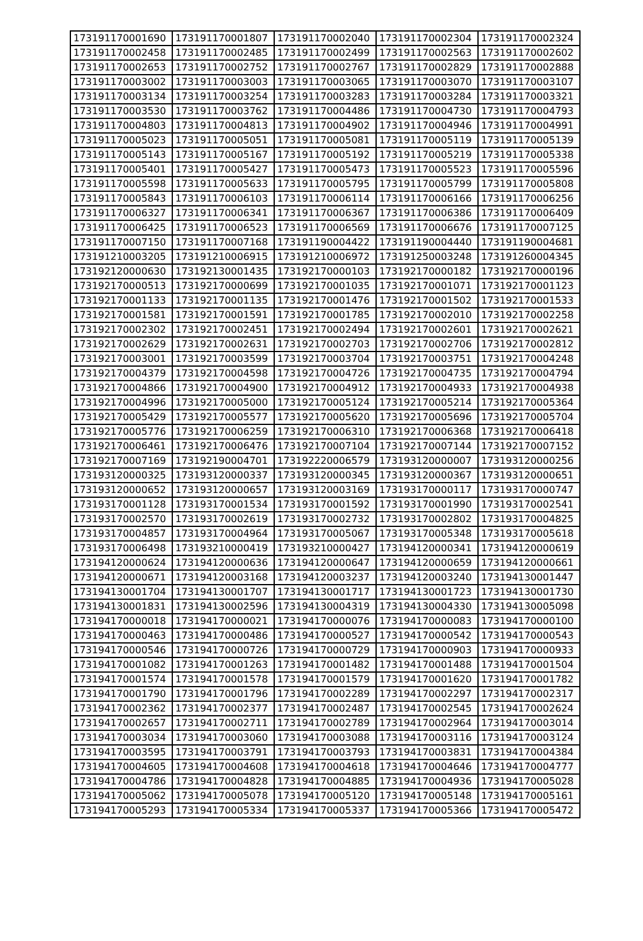| 173191170001690 | 173191170001807 | 173191170002040 | 173191170002304 | 173191170002324 |
| 173191170002458 | 173191170002485 | 173191170002499 | 173191170002563 | 173191170002602 |
| 173191170002653 | 173191170002752 | 173191170002767 | 173191170002829 | 173191170002888 |
| 173191170003002 | 173191170003003 | 173191170003065 | 173191170003070 | 173191170003107 |
| 173191170003134 | 173191170003254 | 173191170003283 | 173191170003284 | 173191170003321 |
| 173191170003530 | 173191170003762 | 173191170004486 | 173191170004730 | 173191170004793 |
| 173191170004803 | 173191170004813 | 173191170004902 | 173191170004946 | 173191170004991 |
| 173191170005023 | 173191170005051 | 173191170005081 | 173191170005119 | 173191170005139 |
| 173191170005143 | 173191170005167 | 173191170005192 | 173191170005219 | 173191170005338 |
| 173191170005401 | 173191170005427 | 173191170005473 | 173191170005523 | 173191170005596 |
| 173191170005598 | 173191170005633 | 173191170005795 | 173191170005799 | 173191170005808 |
| 173191170005843 | 173191170006103 | 173191170006114 | 173191170006166 | 173191170006256 |
| 173191170006327 | 173191170006341 | 173191170006367 | 173191170006386 | 173191170006409 |
| 173191170006425 | 173191170006523 | 173191170006569 | 173191170006676 | 173191170007125 |
| 173191170007150 | 173191170007168 | 173191190004422 | 173191190004440 | 173191190004681 |
| 173191210003205 | 173191210006915 | 173191210006972 | 173191250003248 | 173191260004345 |
| 173192120000630 | 173192130001435 | 173192170000103 | 173192170000182 | 173192170000196 |
| 173192170000513 | 173192170000699 | 173192170001035 | 173192170001071 | 173192170001123 |
| 173192170001133 | 173192170001135 | 173192170001476 | 173192170001502 | 173192170001533 |
| 173192170001581 | 173192170001591 | 173192170001785 | 173192170002010 | 173192170002258 |
| 173192170002302 | 173192170002451 | 173192170002494 | 173192170002601 | 173192170002621 |
| 173192170002629 | 173192170002631 | 173192170002703 | 173192170002706 | 173192170002812 |
| 173192170003001 | 173192170003599 | 173192170003704 | 173192170003751 | 173192170004248 |
| 173192170004379 | 173192170004598 | 173192170004726 | 173192170004735 | 173192170004794 |
| 173192170004866 | 173192170004900 | 173192170004912 | 173192170004933 | 173192170004938 |
| 173192170004996 | 173192170005000 | 173192170005124 | 173192170005214 | 173192170005364 |
| 173192170005429 | 173192170005577 | 173192170005620 | 173192170005696 | 173192170005704 |
| 173192170005776 | 173192170006259 | 173192170006310 | 173192170006368 | 173192170006418 |
| 173192170006461 | 173192170006476 | 173192170007104 | 173192170007144 | 173192170007152 |
| 173192170007169 | 173192190004701 | 173192220006579 | 173193120000007 | 173193120000256 |
| 173193120000325 | 173193120000337 | 173193120000345 | 173193120000367 | 173193120000651 |
| 173193120000652 | 173193120000657 | 173193120003169 | 173193170000117 | 173193170000747 |
| 173193170001128 | 173193170001534 | 173193170001592 | 173193170001990 | 173193170002541 |
| 173193170002570 | 173193170002619 | 173193170002732 | 173193170002802 | 173193170004825 |
| 173193170004857 | 173193170004964 | 173193170005067 | 173193170005348 | 173193170005618 |
| 173193170006498 | 173193210000419 | 173193210000427 | 173194120000341 | 173194120000619 |
| 173194120000624 | 173194120000636 | 173194120000647 | 173194120000659 | 173194120000661 |
| 173194120000671 | 173194120003168 | 173194120003237 | 173194120003240 | 173194130001447 |
| 173194130001704 | 173194130001707 | 173194130001717 | 173194130001723 | 173194130001730 |
| 173194130001831 | 173194130002596 | 173194130004319 | 173194130004330 | 173194130005098 |
| 173194170000018 | 173194170000021 | 173194170000076 | 173194170000083 | 173194170000100 |
| 173194170000463 | 173194170000486 | 173194170000527 | 173194170000542 | 173194170000543 |
| 173194170000546 | 173194170000726 | 173194170000729 | 173194170000903 | 173194170000933 |
| 173194170001082 | 173194170001263 | 173194170001482 | 173194170001488 | 173194170001504 |
| 173194170001574 | 173194170001578 | 173194170001579 | 173194170001620 | 173194170001782 |
| 173194170001790 | 173194170001796 | 173194170002289 | 173194170002297 | 173194170002317 |
| 173194170002362 | 173194170002377 | 173194170002487 | 173194170002545 | 173194170002624 |
| 173194170002657 | 173194170002711 | 173194170002789 | 173194170002964 | 173194170003014 |
| 173194170003034 | 173194170003060 | 173194170003088 | 173194170003116 | 173194170003124 |
| 173194170003595 | 173194170003791 | 173194170003793 | 173194170003831 | 173194170004384 |
| 173194170004605 | 173194170004608 | 173194170004618 | 173194170004646 | 173194170004777 |
| 173194170004786 | 173194170004828 | 173194170004885 | 173194170004936 | 173194170005028 |
| 173194170005062 | 173194170005078 | 173194170005120 | 173194170005148 | 173194170005161 |
| 173194170005293 | 173194170005334 | 173194170005337 | 173194170005366 | 173194170005472 |